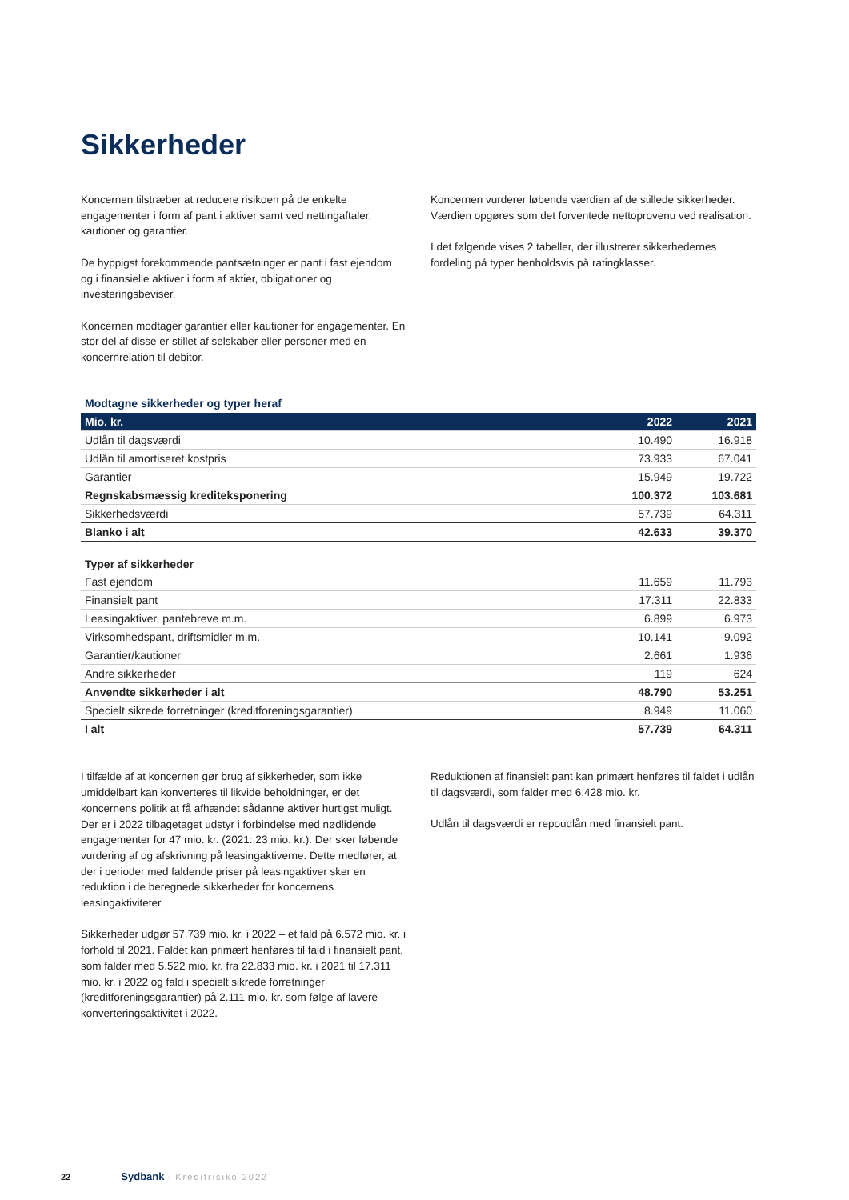Sikkerheder
Koncernen tilstræber at reducere risikoen på de enkelte engagementer i form af pant i aktiver samt ved nettingaftaler, kautioner og garantier.
De hyppigst forekommende pantsætninger er pant i fast ejendom og i finansielle aktiver i form af aktier, obligationer og investeringsbeviser.
Koncernen modtager garantier eller kautioner for engagementer. En stor del af disse er stillet af selskaber eller personer med en koncernrelation til debitor.
Koncernen vurderer løbende værdien af de stillede sikkerheder. Værdien opgøres som det forventede nettoprovenu ved realisation.
I det følgende vises 2 tabeller, der illustrerer sikkerhedernes fordeling på typer henholdsvis på ratingklasser.
Modtagne sikkerheder og typer heraf
| Mio. kr. | 2022 | 2021 |
| --- | --- | --- |
| Udlån til dagsværdi | 10.490 | 16.918 |
| Udlån til amortiseret kostpris | 73.933 | 67.041 |
| Garantier | 15.949 | 19.722 |
| Regnskabsmæssig krediteksponering | 100.372 | 103.681 |
| Sikkerhedsværdi | 57.739 | 64.311 |
| Blanko i alt | 42.633 | 39.370 |
| Typer af sikkerheder | | |
| Fast ejendom | 11.659 | 11.793 |
| Finansielt pant | 17.311 | 22.833 |
| Leasingaktiver, pantebreve m.m. | 6.899 | 6.973 |
| Virksomhedspant, driftsmidler m.m. | 10.141 | 9.092 |
| Garantier/kautioner | 2.661 | 1.936 |
| Andre sikkerheder | 119 | 624 |
| Anvendte sikkerheder i alt | 48.790 | 53.251 |
| Specielt sikrede forretninger (kreditforeningsgarantier) | 8.949 | 11.060 |
| I alt | 57.739 | 64.311 |
I tilfælde af at koncernen gør brug af sikkerheder, som ikke umiddelbart kan konverteres til likvide beholdninger, er det koncernens politik at få afhændet sådanne aktiver hurtigst muligt. Der er i 2022 tilbagetaget udstyr i forbindelse med nødlidende engagementer for 47 mio. kr. (2021: 23 mio. kr.). Der sker løbende vurdering af og afskrivning på leasingaktiverne. Dette medfører, at der i perioder med faldende priser på leasingaktiver sker en reduktion i de beregnede sikkerheder for koncernens leasingaktiviteter.
Sikkerheder udgør 57.739 mio. kr. i 2022 – et fald på 6.572 mio. kr. i forhold til 2021. Faldet kan primært henføres til fald i finansielt pant, som falder med 5.522 mio. kr. fra 22.833 mio. kr. i 2021 til 17.311 mio. kr. i 2022 og fald i specielt sikrede forretninger (kreditforeningsgarantier) på 2.111 mio. kr. som følge af lavere konverteringsaktivitet i 2022.
Reduktionen af finansielt pant kan primært henføres til faldet i udlån til dagsværdi, som falder med 6.428 mio. kr.
Udlån til dagsværdi er repoudlån med finansielt pant.
22 Sydbank · Kreditrisiko 2022